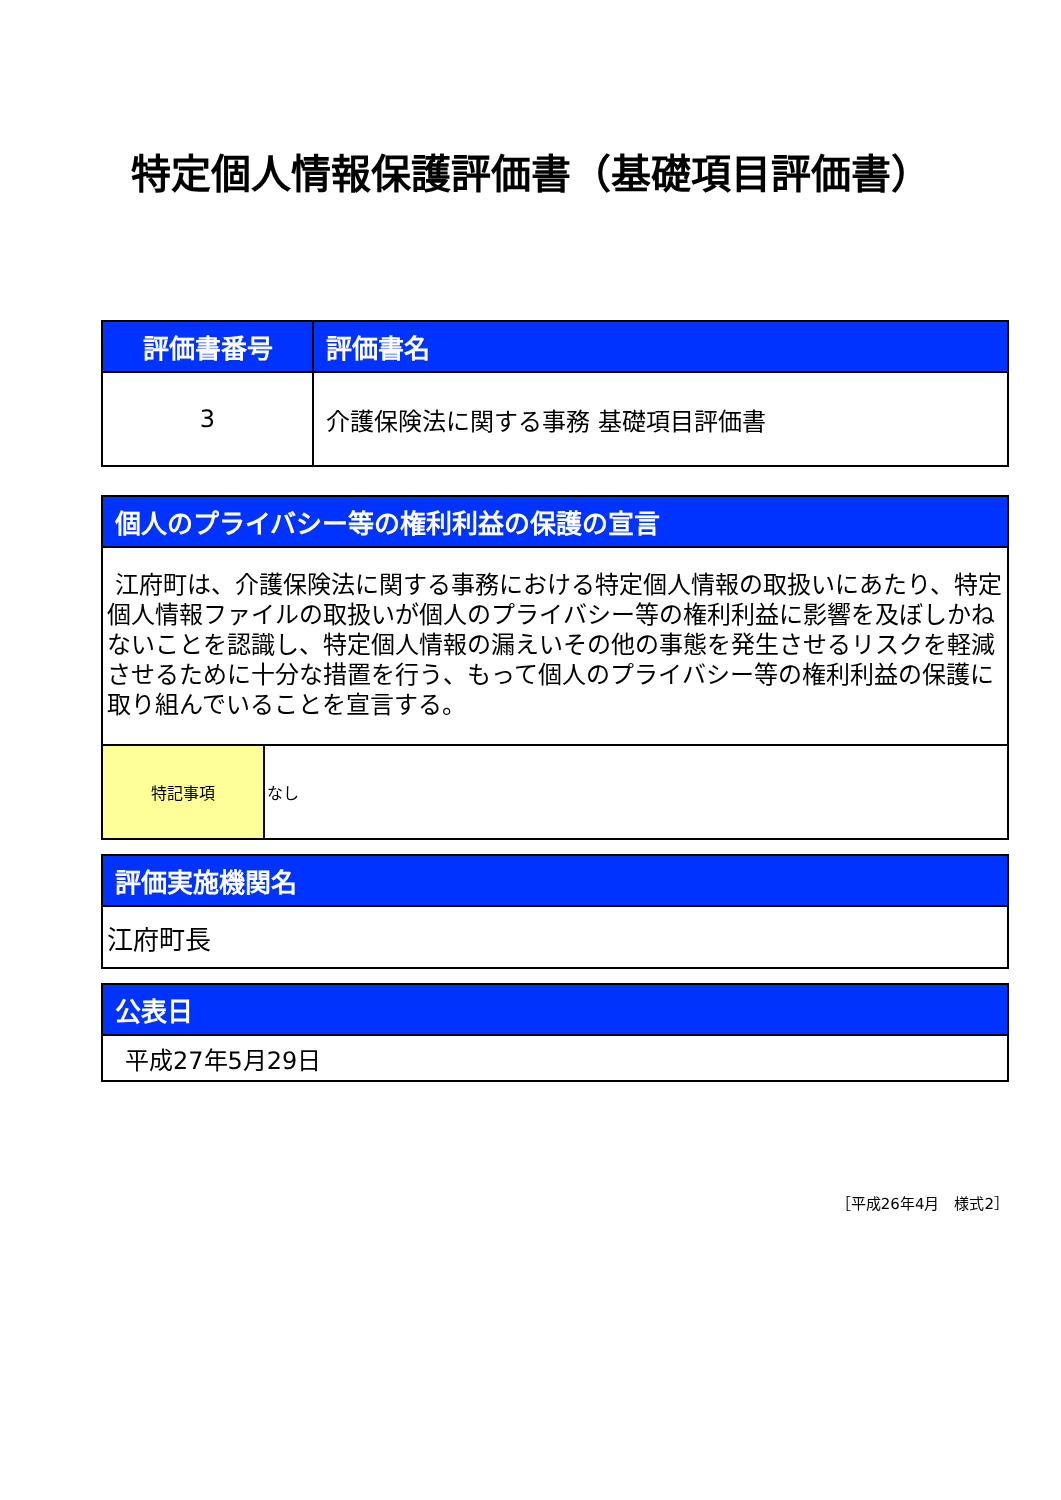特定個人情報保護評価書（基礎項目評価書）
| 評価書番号 | 評価書名 |
| --- | --- |
| 3 | 介護保険法に関する事務 基礎項目評価書 |
| 個人のプライバシー等の権利利益の保護の宣言 | |
| --- | --- |
| 江府町は、介護保険法に関する事務における特定個人情報の取扱いにあたり、特定個人情報ファイルの取扱いが個人のプライバシー等の権利利益に影響を及ぼしかねないことを認識し、特定個人情報の漏えいその他の事態を発生させるリスクを軽減させるために十分な措置を行う、もって個人のプライバシー等の権利利益の保護に取り組んでいることを宣言する。 | |
| 特記事項 | なし |
| 評価実施機関名 |
| --- |
| 江府町長 |
| 公表日 |
| --- |
| 平成27年5月29日 |
［平成26年4月　様式2］